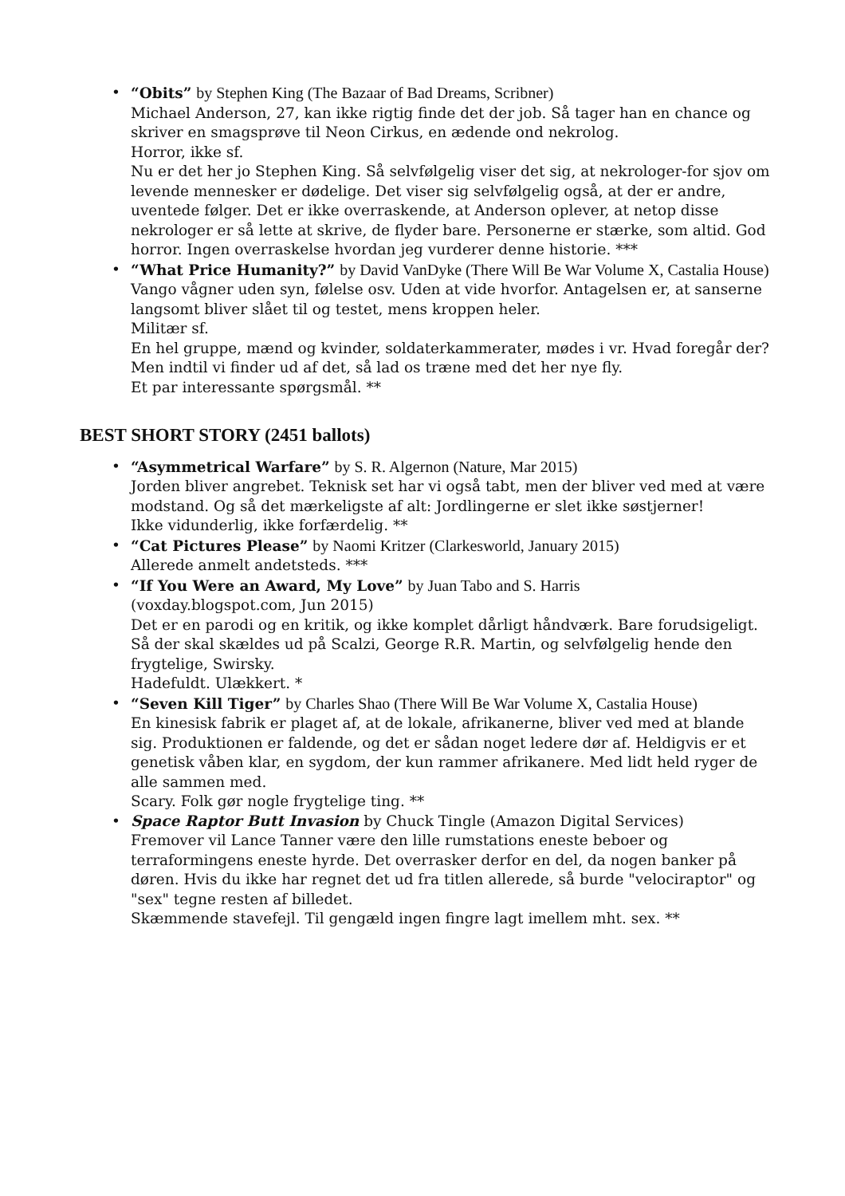• “Obits” by Stephen King (The Bazaar of Bad Dreams, Scribner)
Michael Anderson, 27, kan ikke rigtig finde det der job. Så tager han en chance og skriver en smagsprøve til Neon Cirkus, en ædende ond nekrolog.
Horror, ikke sf.
Nu er det her jo Stephen King. Så selvfølgelig viser det sig, at nekrologer-for sjov om levende mennesker er dødelige. Det viser sig selvfølgelig også, at der er andre, uventede følger. Det er ikke overraskende, at Anderson oplever, at netop disse nekrologer er så lette at skrive, de flyder bare. Personerne er stærke, som altid. God horror. Ingen overraskelse hvordan jeg vurderer denne historie. ***
• “What Price Humanity?” by David VanDyke (There Will Be War Volume X, Castalia House)
Vango vågner uden syn, følelse osv. Uden at vide hvorfor. Antagelsen er, at sanserne langsomt bliver slået til og testet, mens kroppen heler.
Militær sf.
En hel gruppe, mænd og kvinder, soldaterkammerater, mødes i vr. Hvad foregår der? Men indtil vi finder ud af det, så lad os træne med det her nye fly.
Et par interessante spørgsmål. **
BEST SHORT STORY (2451 ballots)
• “Asymmetrical Warfare” by S. R. Algernon (Nature, Mar 2015)
Jorden bliver angrebet. Teknisk set har vi også tabt, men der bliver ved med at være modstand. Og så det mærkeligste af alt: Jordlingerne er slet ikke søstjerner!
Ikke vidunderlig, ikke forfærdelig. **
• “Cat Pictures Please” by Naomi Kritzer (Clarkesworld, January 2015)
Allerede anmelt andetsteds. ***
• “If You Were an Award, My Love” by Juan Tabo and S. Harris
(voxday.blogspot.com, Jun 2015)
Det er en parodi og en kritik, og ikke komplet dårligt håndværk. Bare forudsigeligt. Så der skal skældes ud på Scalzi, George R.R. Martin, og selvfølgelig hende den frygtelige, Swirsky.
Hadefuldt. Ulækkert. *
• “Seven Kill Tiger” by Charles Shao (There Will Be War Volume X, Castalia House)
En kinesisk fabrik er plaget af, at de lokale, afrikanerne, bliver ved med at blande sig. Produktionen er faldende, og det er sådan noget ledere dør af. Heldigvis er et genetisk våben klar, en sygdom, der kun rammer afrikanere. Med lidt held ryger de alle sammen med.
Scary. Folk gør nogle frygtelige ting. **
• Space Raptor Butt Invasion by Chuck Tingle (Amazon Digital Services)
Fremover vil Lance Tanner være den lille rumstations eneste beboer og terraformingens eneste hyrde. Det overrasker derfor en del, da nogen banker på døren. Hvis du ikke har regnet det ud fra titlen allerede, så burde "velociraptor" og "sex" tegne resten af billedet.
Skæmmende stavefejl. Til gengæld ingen fingre lagt imellem mht. sex. **